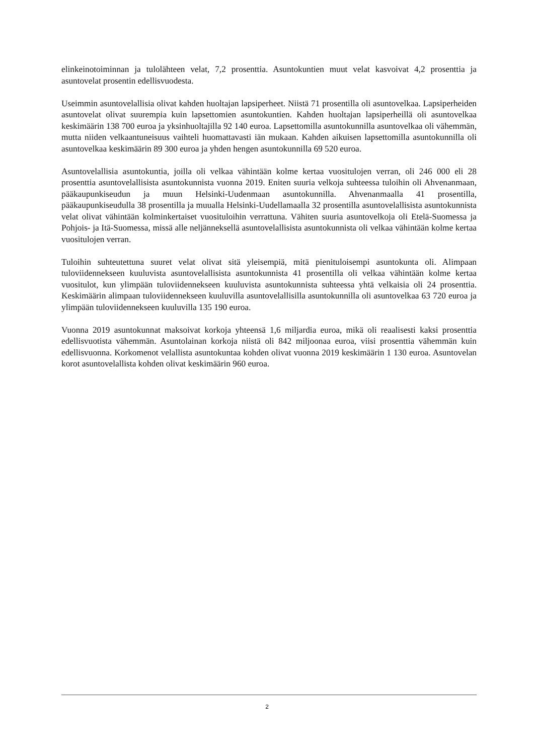elinkeinotoiminnan ja tulolähteen velat, 7,2 prosenttia. Asuntokuntien muut velat kasvoivat 4,2 prosenttia ja asuntovelat prosentin edellisvuodesta.
Useimmin asuntovelallisia olivat kahden huoltajan lapsiperheet. Niistä 71 prosentilla oli asuntovelkaa. Lapsiperheiden asuntovelat olivat suurempia kuin lapsettomien asuntokuntien. Kahden huoltajan lapsiperheillä oli asuntovelkaa keskimäärin 138 700 euroa ja yksinhuoltajilla 92 140 euroa. Lapsettomilla asuntokunnilla asuntovelkaa oli vähemmän, mutta niiden velkaantuneisuus vaihteli huomattavasti iän mukaan. Kahden aikuisen lapsettomilla asuntokunnilla oli asuntovelkaa keskimäärin 89 300 euroa ja yhden hengen asuntokunnilla 69 520 euroa.
Asuntovelallisia asuntokuntia, joilla oli velkaa vähintään kolme kertaa vuositulojen verran, oli 246 000 eli 28 prosenttia asuntovelallisista asuntokunnista vuonna 2019. Eniten suuria velkoja suhteessa tuloihin oli Ahvenanmaan, pääkaupunkiseudun ja muun Helsinki-Uudenmaan asuntokunnilla. Ahvenanmaalla 41 prosentilla, pääkaupunkiseudulla 38 prosentilla ja muualla Helsinki-Uudellamaalla 32 prosentilla asuntovelallisista asuntokunnista velat olivat vähintään kolminkertaiset vuosituloihin verrattuna. Vähiten suuria asuntovelkoja oli Etelä-Suomessa ja Pohjois- ja Itä-Suomessa, missä alle neljänneksellä asuntovelallisista asuntokunnista oli velkaa vähintään kolme kertaa vuositulojen verran.
Tuloihin suhteutettuna suuret velat olivat sitä yleisempiä, mitä pienituloisempi asuntokunta oli. Alimpaan tuloviidennekseen kuuluvista asuntovelallisista asuntokunnista 41 prosentilla oli velkaa vähintään kolme kertaa vuositulot, kun ylimpään tuloviidennekseen kuuluvista asuntokunnista suhteessa yhtä velkaisia oli 24 prosenttia. Keskimäärin alimpaan tuloviidennekseen kuuluvilla asuntovelallisilla asuntokunnilla oli asuntovelkaa 63 720 euroa ja ylimpään tuloviidennekseen kuuluvilla 135 190 euroa.
Vuonna 2019 asuntokunnat maksoivat korkoja yhteensä 1,6 miljardia euroa, mikä oli reaalisesti kaksi prosenttia edellisvuotista vähemmän. Asuntolainan korkoja niistä oli 842 miljoonaa euroa, viisi prosenttia vähemmän kuin edellisvuonna. Korkomenot velallista asuntokuntaa kohden olivat vuonna 2019 keskimäärin 1 130 euroa. Asuntovelan korot asuntovelallista kohden olivat keskimäärin 960 euroa.
2